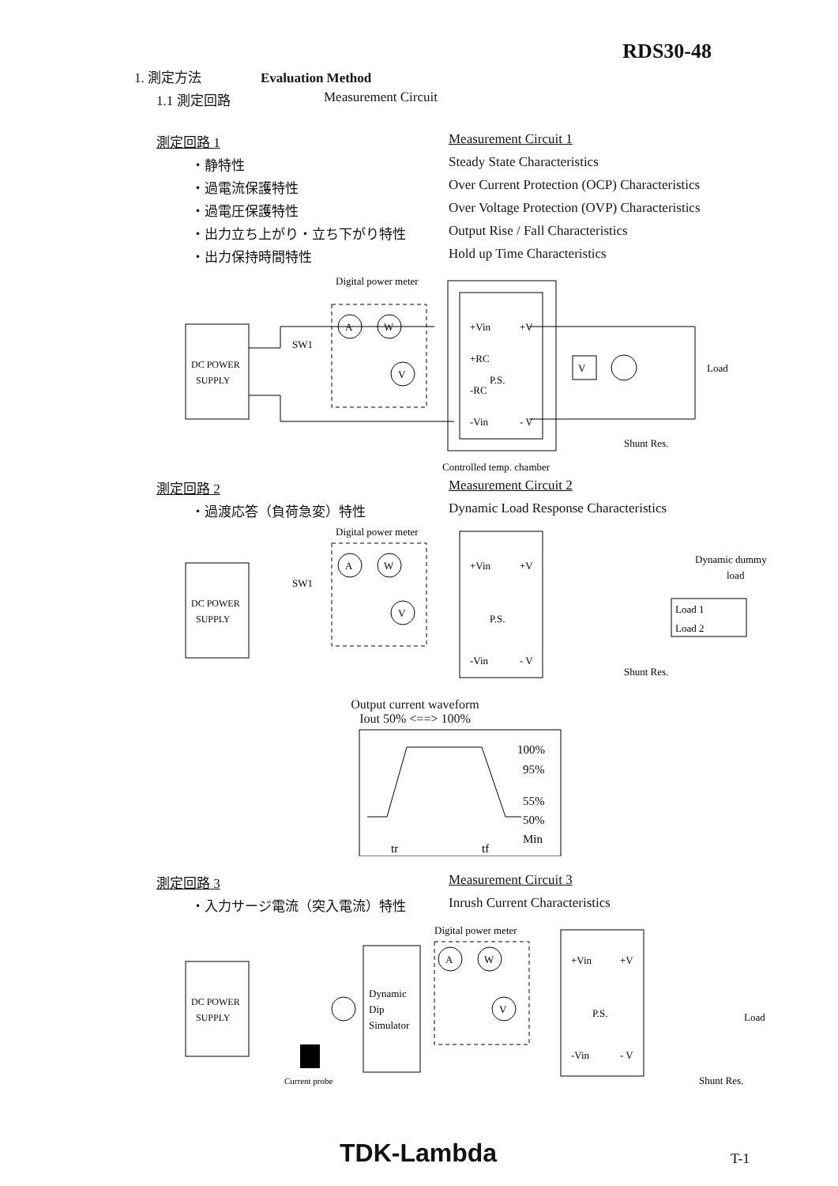RDS30-48
1. 測定方法
Evaluation Method
1.1 測定回路 Measurement Circuit
測定回路 1 Measurement Circuit 1
・静特性 Steady State Characteristics
・過電流保護特性 Over Current Protection (OCP) Characteristics
・過電圧保護特性 Over Voltage Protection (OVP) Characteristics
・出力立ち上がり・立ち下がり特性 Output Rise / Fall Characteristics
・出力保持時間特性 Hold up Time Characteristics
Digital power meter
DC POWER
SUPPLY
SW1
A
W
V
+Vin
+RC
P.S.
-RC
-Vin
+V
- V
V
Load
Shunt Res.
Controlled temp. chamber
測定回路 2 Measurement Circuit 2
・過渡応答（負荷急変）特性 Dynamic Load Response Characteristics
Digital power meter
DC POWER
SUPPLY
SW1
A
W
V
+Vin
P.S.
-Vin
+V
- V
Dynamic dummy
load
Load 1
Load 2
Shunt Res.
Output current waveform
Iout 50% <==> 100%
100%
95%
55%
50%
Min
tr
tf
測定回路 3 Measurement Circuit 3
・入力サージ電流（突入電流）特性 Inrush Current Characteristics
Digital power meter
DC POWER
SUPPLY
Dynamic
Dip
Simulator
A
W
V
+Vin
P.S.
-Vin
+V
- V
Load
Shunt Res.
Current probe
TDK-Lambda T-1